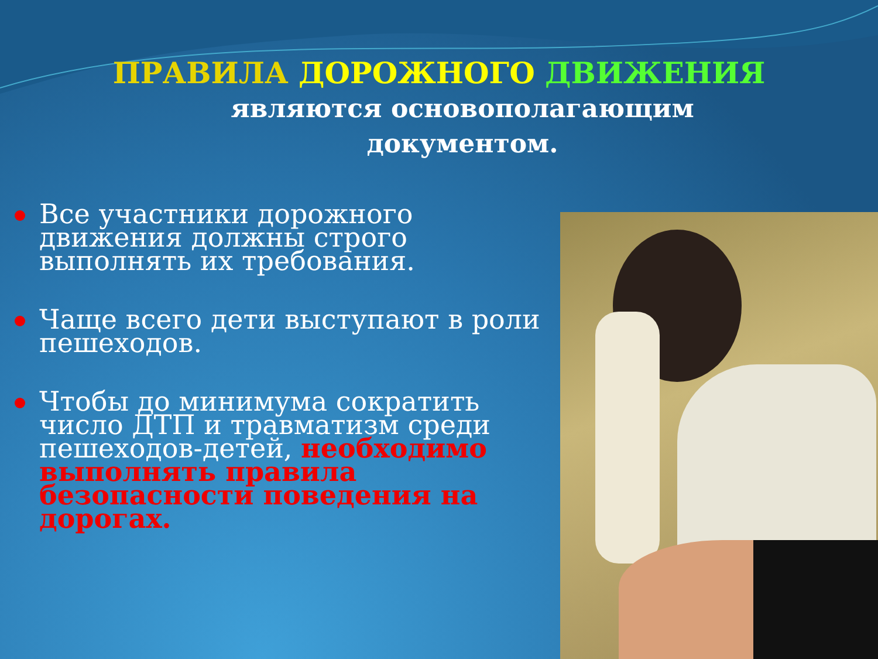ПРАВИЛА ДОРОЖНОГО ДВИЖЕНИЯ
являются основополагающим
документом.
Все участники дорожного движения должны строго выполнять их требования.
Чаще всего дети выступают в роли пешеходов.
Чтобы до минимума сократить число ДТП и травматизм среди пешеходов-детей, необходимо выполнять правила безопасности поведения на дорогах.